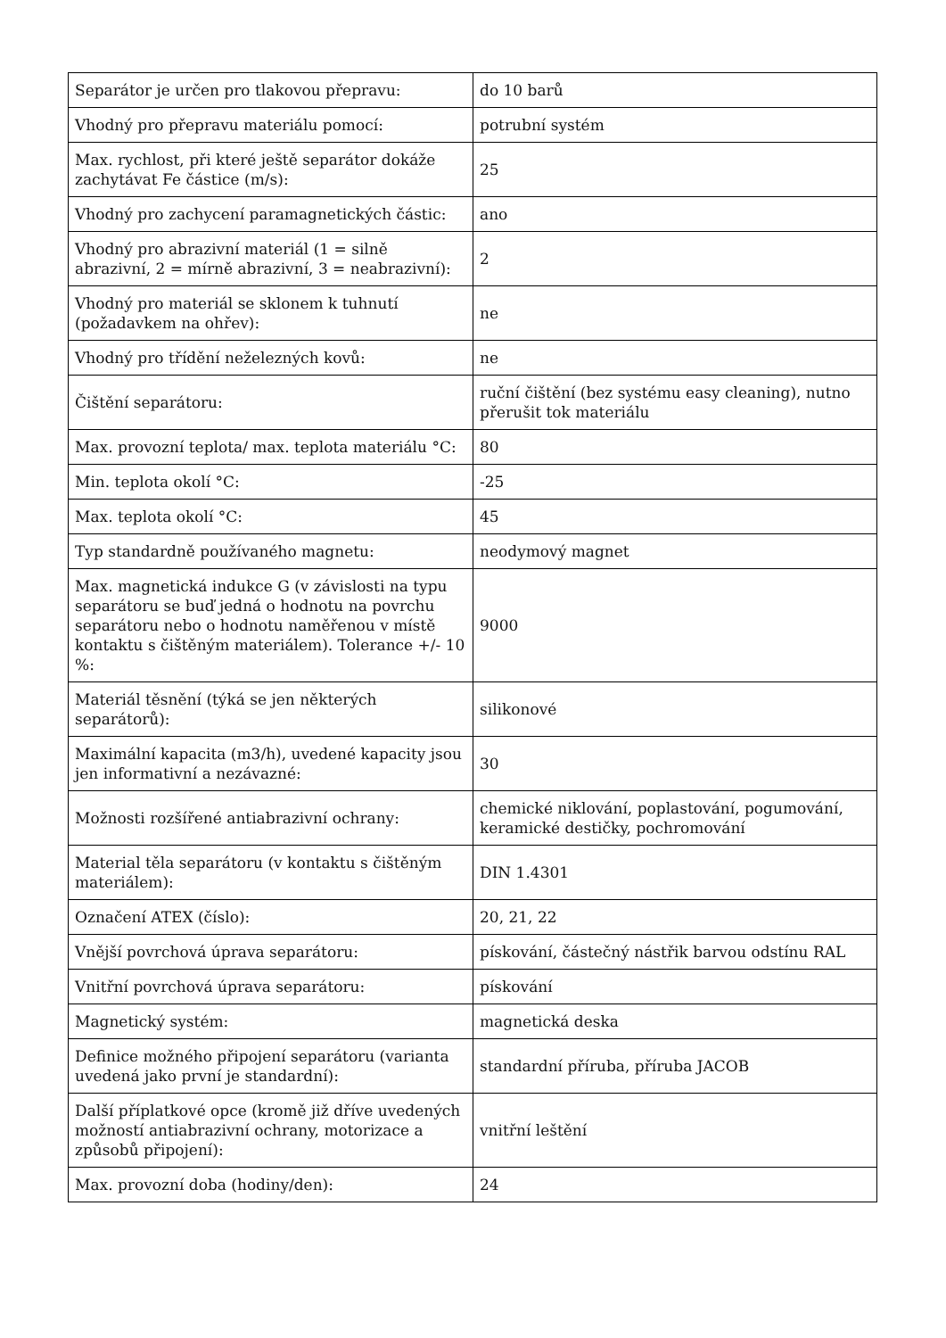| Separátor je určen pro tlakovou přepravu: | do 10 barů |
| Vhodný pro přepravu materiálu pomocí: | potrubní systém |
| Max. rychlost, při které ještě separátor dokáže zachytávat Fe částice (m/s): | 25 |
| Vhodný pro zachycení paramagnetických částic: | ano |
| Vhodný pro abrazivní materiál (1 = silně abrazivní, 2 = mírně abrazivní, 3 = neabrazivní): | 2 |
| Vhodný pro materiál se sklonem k tuhnutí (požadavkem na ohřev): | ne |
| Vhodný pro třídění neželezných kovů: | ne |
| Čištění separátoru: | ruční čištění (bez systému easy cleaning), nutno přerušit tok materiálu |
| Max. provozní teplota/ max. teplota materiálu °C: | 80 |
| Min. teplota okolí °C: | -25 |
| Max. teplota okolí °C: | 45 |
| Typ standardně používaného magnetu: | neodymový magnet |
| Max. magnetická indukce G (v závislosti na typu separátoru se buď jedná o hodnotu na povrchu separátoru nebo o hodnotu naměřenou v místě kontaktu s čištěným materiálem). Tolerance +/- 10 %: | 9000 |
| Materiál těsnění (týká se jen některých separátorů): | silikonové |
| Maximální kapacita (m3/h), uvedené kapacity jsou jen informativní a nezávazné: | 30 |
| Možnosti rozšířené antiabrazivní ochrany: | chemické niklování, poplastování, pogumování, keramické destičky, pochromování |
| Material těla separátoru (v kontaktu s čištěným materiálem): | DIN 1.4301 |
| Označení ATEX (číslo): | 20, 21, 22 |
| Vnější povrchová úprava separátoru: | pískování, částečný nástřik barvou odstínu RAL |
| Vnitřní povrchová úprava separátoru: | pískování |
| Magnetický systém: | magnetická deska |
| Definice možného připojení separátoru (varianta uvedená jako první je standardní): | standardní příruba, příruba JACOB |
| Další příplatkové opce (kromě již dříve uvedených možností antiabrazivní ochrany, motorizace a způsobů připojení): | vnitřní leštění |
| Max. provozní doba (hodiny/den): | 24 |